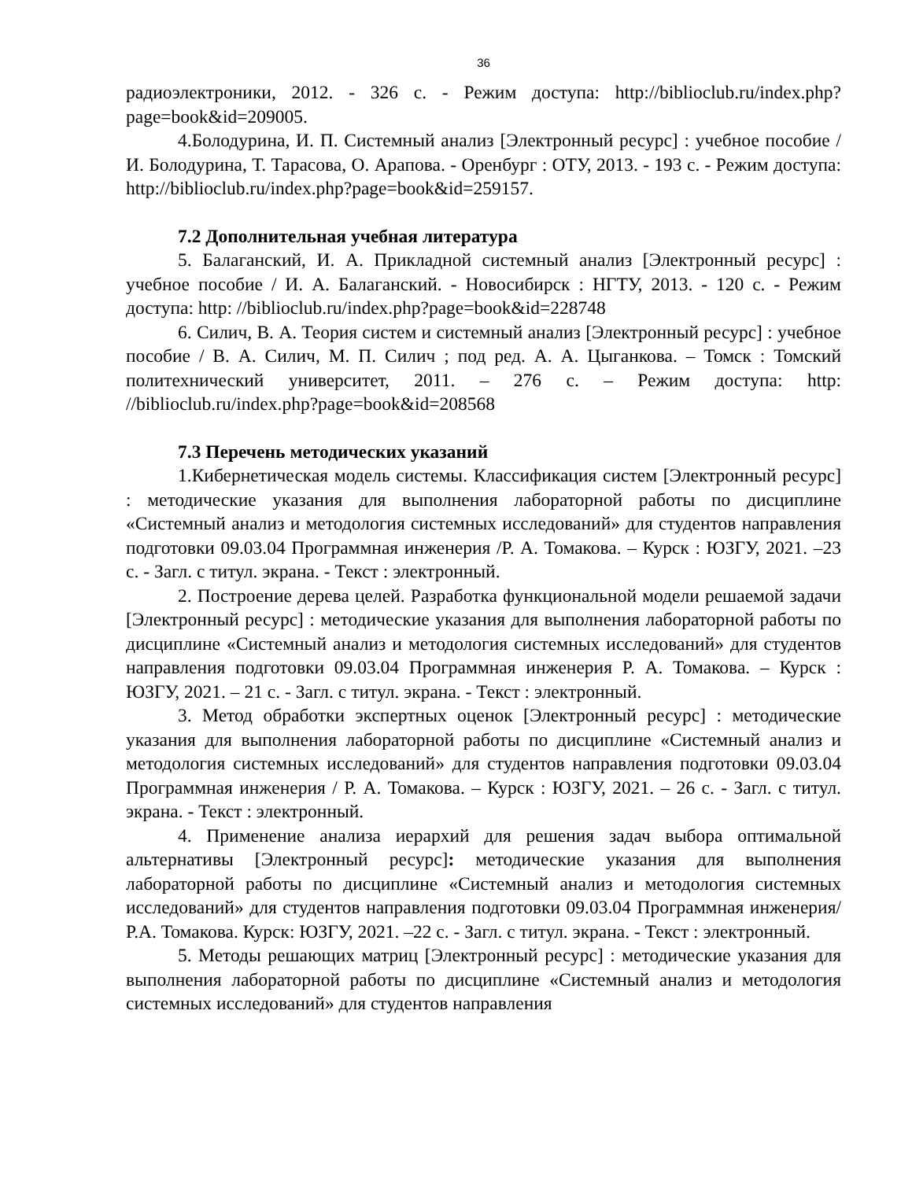36
радиоэлектроники, 2012. - 326 с. - Режим доступа: http://biblioclub.ru/index.php?page=book&id=209005.
4.Болодурина, И. П. Системный анализ [Электронный ресурс] : учебное пособие / И. Болодурина, Т. Тарасова, О. Арапова. - Оренбург : ОТУ, 2013. - 193 с. - Режим доступа: http://biblioclub.ru/index.php?page=book&id=259157.
7.2 Дополнительная учебная литература
5. Балаганский, И. А. Прикладной системный анализ [Электронный ресурс] : учебное пособие / И. А. Балаганский. - Новосибирск : НГТУ, 2013. - 120 с. - Режим доступа: http: //biblioclub.ru/index.php?page=book&id=228748
6. Силич, В. А. Теория систем и системный анализ [Электронный ресурс] : учебное пособие / В. А. Силич, М. П. Силич ; под ред. А. А. Цыганкова. – Томск : Томский политехнический университет, 2011. – 276 с. – Режим доступа: http: //biblioclub.ru/index.php?page=book&id=208568
7.3 Перечень методических указаний
1.Кибернетическая модель системы. Классификация систем [Электронный ресурс] : методические указания для выполнения лабораторной работы по дисциплине «Системный анализ и методология системных исследований» для студентов направления подготовки 09.03.04 Программная инженерия /Р. А. Томакова. – Курск : ЮЗГУ, 2021. –23 с. - Загл. с титул. экрана. - Текст : электронный.
2. Построение дерева целей. Разработка функциональной модели решаемой задачи [Электронный ресурс] : методические указания для выполнения лабораторной работы по дисциплине «Системный анализ и методология системных исследований» для студентов направления подготовки 09.03.04 Программная инженерия Р. А. Томакова. – Курск : ЮЗГУ, 2021. – 21 с. - Загл. с титул. экрана. - Текст : электронный.
3. Метод обработки экспертных оценок [Электронный ресурс] : методические указания для выполнения лабораторной работы по дисциплине «Системный анализ и методология системных исследований» для студентов направления подготовки 09.03.04 Программная инженерия / Р. А. Томакова. – Курск : ЮЗГУ, 2021. – 26 с. - Загл. с титул. экрана. - Текст : электронный.
4. Применение анализа иерархий для решения задач выбора оптимальной альтернативы [Электронный ресурс]: методические указания для выполнения лабораторной работы по дисциплине «Системный анализ и методология системных исследований» для студентов направления подготовки 09.03.04 Программная инженерия/ Р.А. Томакова. Курск: ЮЗГУ, 2021. –22 с. - Загл. с титул. экрана. - Текст : электронный.
5. Методы решающих матриц [Электронный ресурс] : методические указания для выполнения лабораторной работы по дисциплине «Системный анализ и методология системных исследований» для студентов направления